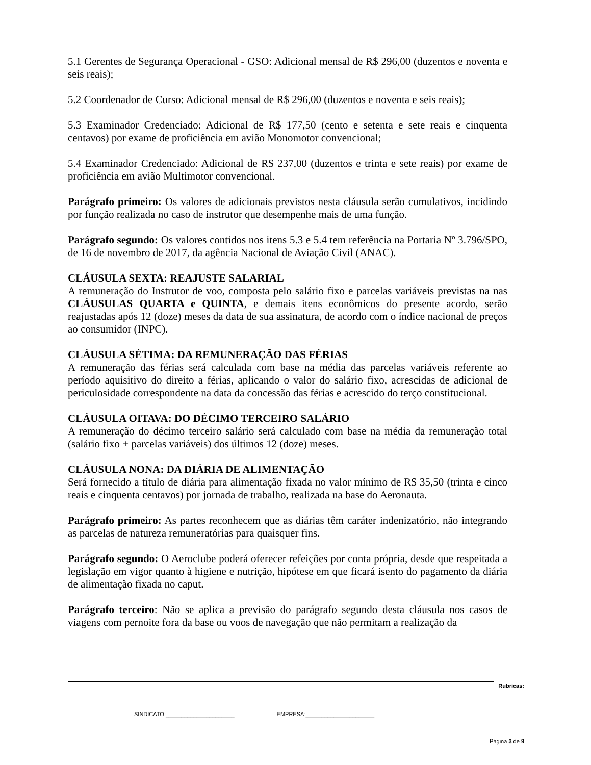5.1 Gerentes de Segurança Operacional - GSO: Adicional mensal de R$ 296,00 (duzentos e noventa e seis reais);
5.2 Coordenador de Curso: Adicional mensal de R$ 296,00 (duzentos e noventa e seis reais);
5.3 Examinador Credenciado: Adicional de R$ 177,50 (cento e setenta e sete reais e cinquenta centavos) por exame de proficiência em avião Monomotor convencional;
5.4 Examinador Credenciado: Adicional de R$ 237,00 (duzentos e trinta e sete reais) por exame de proficiência em avião Multimotor convencional.
Parágrafo primeiro: Os valores de adicionais previstos nesta cláusula serão cumulativos, incidindo por função realizada no caso de instrutor que desempenhe mais de uma função.
Parágrafo segundo: Os valores contidos nos itens 5.3 e 5.4 tem referência na Portaria Nº 3.796/SPO, de 16 de novembro de 2017, da agência Nacional de Aviação Civil (ANAC).
CLÁUSULA SEXTA: REAJUSTE SALARIAL
A remuneração do Instrutor de voo, composta pelo salário fixo e parcelas variáveis previstas na nas CLÁUSULAS QUARTA e QUINTA, e demais itens econômicos do presente acordo, serão reajustadas após 12 (doze) meses da data de sua assinatura, de acordo com o índice nacional de preços ao consumidor (INPC).
CLÁUSULA SÉTIMA: DA REMUNERAÇÃO DAS FÉRIAS
A remuneração das férias será calculada com base na média das parcelas variáveis referente ao período aquisitivo do direito a férias, aplicando o valor do salário fixo, acrescidas de adicional de periculosidade correspondente na data da concessão das férias e acrescido do terço constitucional.
CLÁUSULA OITAVA: DO DÉCIMO TERCEIRO SALÁRIO
A remuneração do décimo terceiro salário será calculado com base na média da remuneração total (salário fixo + parcelas variáveis) dos últimos 12 (doze) meses.
CLÁUSULA NONA: DA DIÁRIA DE ALIMENTAÇÃO
Será fornecido a título de diária para alimentação fixada no valor mínimo de R$ 35,50 (trinta e cinco reais e cinquenta centavos) por jornada de trabalho, realizada na base do Aeronauta.
Parágrafo primeiro: As partes reconhecem que as diárias têm caráter indenizatório, não integrando as parcelas de natureza remuneratórias para quaisquer fins.
Parágrafo segundo: O Aeroclube poderá oferecer refeições por conta própria, desde que respeitada a legislação em vigor quanto à higiene e nutrição, hipótese em que ficará isento do pagamento da diária de alimentação fixada no caput.
Parágrafo terceiro: Não se aplica a previsão do parágrafo segundo desta cláusula nos casos de viagens com pernoite fora da base ou voos de navegação que não permitam a realização da
Rubricas:
SINDICATO:______________________ EMPRESA:______________________
Página 3 de 9